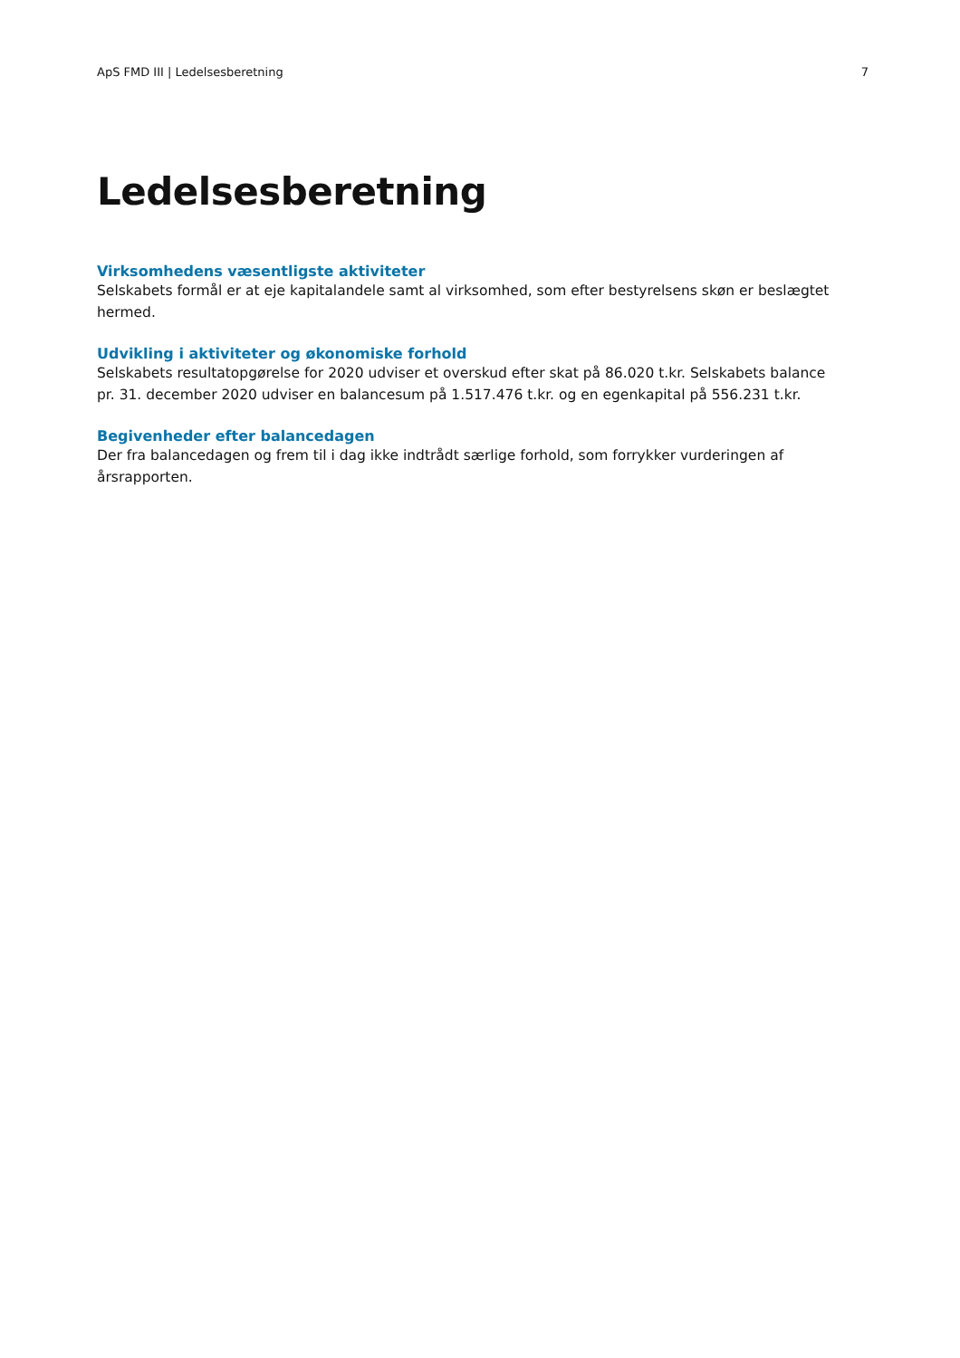ApS FMD III | Ledelsesberetning 7
Ledelsesberetning
Virksomhedens væsentligste aktiviteter
Selskabets formål er at eje kapitalandele samt al virksomhed, som efter bestyrelsens skøn er beslægtet
hermed.
Udvikling i aktiviteter og økonomiske forhold
Selskabets resultatopgørelse for 2020 udviser et overskud efter skat på 86.020 t.kr. Selskabets balance
pr. 31. december 2020 udviser en balancesum på 1.517.476 t.kr. og en egenkapital på 556.231 t.kr.
Begivenheder efter balancedagen
Der fra balancedagen og frem til i dag ikke indtrådt særlige forhold, som forrykker vurderingen af årsrapporten.